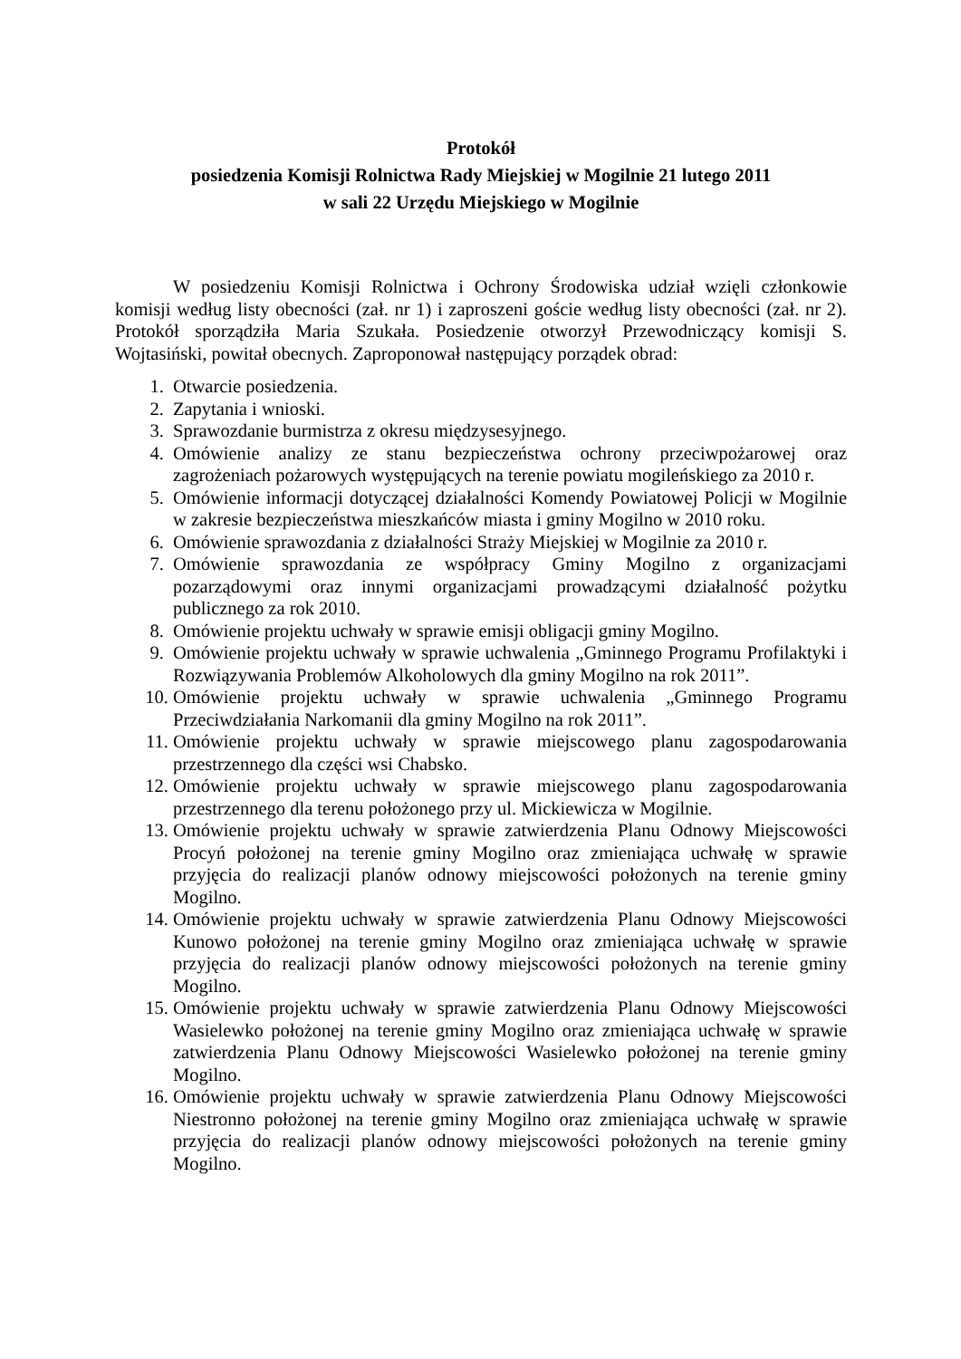Protokół
posiedzenia Komisji Rolnictwa Rady Miejskiej w Mogilnie 21 lutego 2011
w sali 22 Urzędu Miejskiego w Mogilnie
W posiedzeniu Komisji Rolnictwa i Ochrony Środowiska udział wzięli członkowie komisji według listy obecności (zał. nr 1) i zaproszeni goście według listy obecności (zał. nr 2). Protokół sporządziła Maria Szukała. Posiedzenie otworzył Przewodniczący komisji S. Wojtasiński, powitał obecnych. Zaproponował następujący porządek obrad:
1. Otwarcie posiedzenia.
2. Zapytania i wnioski.
3. Sprawozdanie burmistrza z okresu międzysesyjnego.
4. Omówienie analizy ze stanu bezpieczeństwa ochrony przeciwpożarowej oraz zagrożeniach pożarowych występujących na terenie powiatu mogileńskiego za 2010 r.
5. Omówienie informacji dotyczącej działalności Komendy Powiatowej Policji w Mogilnie w zakresie bezpieczeństwa mieszkańców miasta i gminy Mogilno w 2010 roku.
6. Omówienie sprawozdania z działalności Straży Miejskiej w Mogilnie za 2010 r.
7. Omówienie sprawozdania ze współpracy Gminy Mogilno z organizacjami pozarządowymi oraz innymi organizacjami prowadzącymi działalność pożytku publicznego za rok 2010.
8. Omówienie projektu uchwały w sprawie emisji obligacji gminy Mogilno.
9. Omówienie projektu uchwały w sprawie uchwalenia „Gminnego Programu Profilaktyki i Rozwiązywania Problemów Alkoholowych dla gminy Mogilno na rok 2011”.
10. Omówienie projektu uchwały w sprawie uchwalenia „Gminnego Programu Przeciwdziałania Narkomanii dla gminy Mogilno na rok 2011”.
11. Omówienie projektu uchwały w sprawie miejscowego planu zagospodarowania przestrzennego dla części wsi Chabsko.
12. Omówienie projektu uchwały w sprawie miejscowego planu zagospodarowania przestrzennego dla terenu położonego przy ul. Mickiewicza w Mogilnie.
13. Omówienie projektu uchwały w sprawie zatwierdzenia Planu Odnowy Miejscowości Procyń położonej na terenie gminy Mogilno oraz zmieniająca uchwałę w sprawie przyjęcia do realizacji planów odnowy miejscowości położonych na terenie gminy Mogilno.
14. Omówienie projektu uchwały w sprawie zatwierdzenia Planu Odnowy Miejscowości Kunowo położonej na terenie gminy Mogilno oraz zmieniająca uchwałę w sprawie przyjęcia do realizacji planów odnowy miejscowości położonych na terenie gminy Mogilno.
15. Omówienie projektu uchwały w sprawie zatwierdzenia Planu Odnowy Miejscowości Wasielewko położonej na terenie gminy Mogilno oraz zmieniająca uchwałę w sprawie zatwierdzenia Planu Odnowy Miejscowości Wasielewko położonej na terenie gminy Mogilno.
16. Omówienie projektu uchwały w sprawie zatwierdzenia Planu Odnowy Miejscowości Niestronno położonej na terenie gminy Mogilno oraz zmieniająca uchwałę w sprawie przyjęcia do realizacji planów odnowy miejscowości położonych na terenie gminy Mogilno.